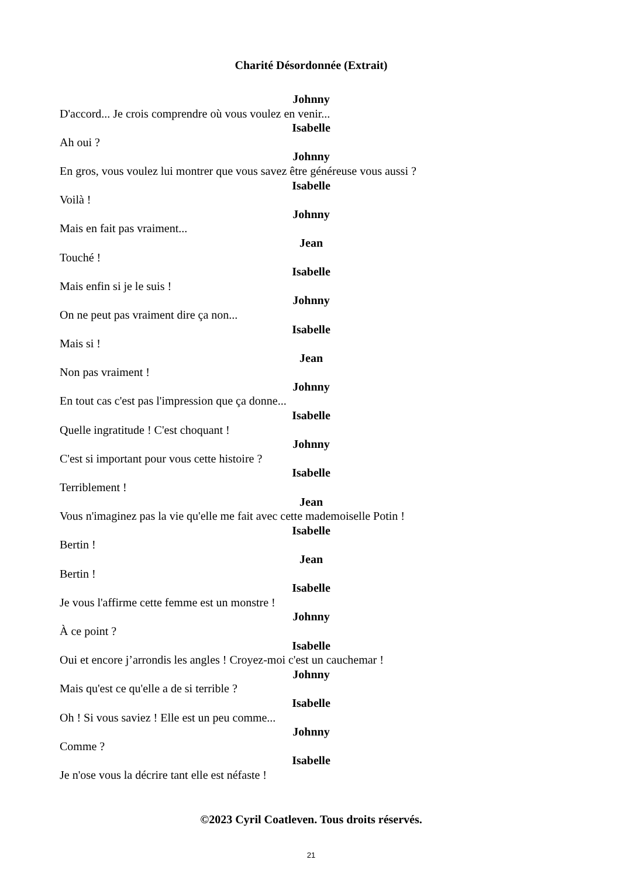Charité Désordonnée (Extrait)
Johnny
D'accord... Je crois comprendre où vous voulez en venir...
Isabelle
Ah oui ?
Johnny
En gros, vous voulez lui montrer que vous savez être généreuse vous aussi ?
Isabelle
Voilà !
Johnny
Mais en fait pas vraiment...
Jean
Touché !
Isabelle
Mais enfin si je le suis !
Johnny
On ne peut pas vraiment dire ça non...
Isabelle
Mais si !
Jean
Non pas vraiment !
Johnny
En tout cas c'est pas l'impression que ça donne...
Isabelle
Quelle ingratitude ! C'est choquant !
Johnny
C'est si important pour vous cette histoire ?
Isabelle
Terriblement !
Jean
Vous n'imaginez pas la vie qu'elle me fait avec cette mademoiselle Potin !
Isabelle
Bertin !
Jean
Bertin !
Isabelle
Je vous l'affirme cette femme est un monstre !
Johnny
À ce point ?
Isabelle
Oui et encore j’arrondis les angles ! Croyez-moi c'est un cauchemar !
Johnny
Mais qu'est ce qu'elle a de si terrible ?
Isabelle
Oh ! Si vous saviez ! Elle est un peu comme...
Johnny
Comme ?
Isabelle
Je n'ose vous la décrire tant elle est néfaste !
©2023 Cyril Coatleven. Tous droits réservés.
21